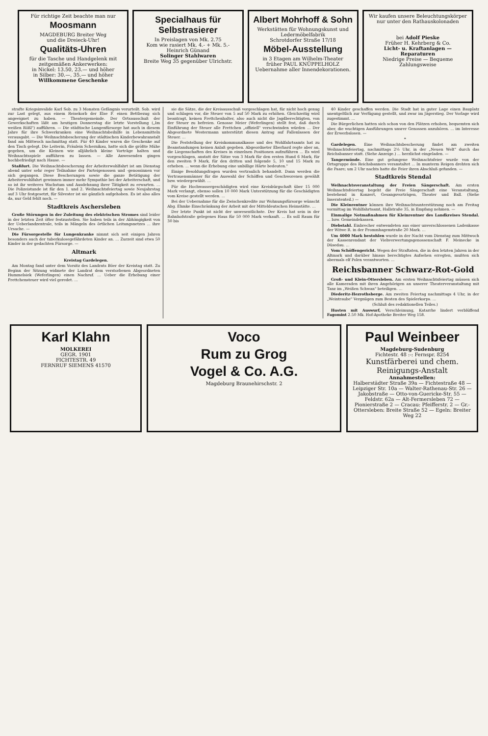Für richtige Zeit beachte man nur
Moosmann
MAGDEBURG Breiter Weg
und die Dreieck-Uhr!
Qualitäts-Uhren
für die Tasche und Handgelenk mit zeitgemäßen Ankerwerken:
in Nickel: 13.50, 23.— und höher
in Silber: 30.—, 35.— und höher
Willkommene Geschenke
Specialhaus für Selbstrasierer
In Preislagen von Mk. 2.75
Kom wie rasiert Mk. 4.- + Mk. 5.-
Heinrich Günand
Solinger Stahlwaren
Breite Weg 35 gegenüber Ulrichstr.
Albert Mohrhoff & Sohn
Werkstätten für Wohnungskunst und Ledermöbelfabrik
Schrotdorfer Straße 17/18
Möbel-Ausstellung
in 3 Etagen am Wilhelm-Theater
früher PAUL KNÜPPELHOLZ
Uebernahme aller Innendekorationen.
Wir kaufen unsere Beleuchtungskörper nur unter den Rathauskolonaden
bei Adolf Pieske
Früher H. Kehrberg & Co.
Licht- u. Kraftanlagen — Reparaturen
Niedrige Preise — Bequeme Zahlungsweise
strafte Kriegsinvalide Karl Sob. zu 3 Monaten Gefängnis verurteilt. Sob. wird zur Last gelegt, aus einem Reisekorb der Else F. einen Bettbezug sich angeeignet zu haben. — Theatergemeinde. Der Ortsausschuß der Gewerkschaften läßt am heutigen Donnerstag die letzte Vorstellung („Im weißen Rößl") aufführen. — Die städtische Lungenfürsorge hat auch in diesem Jahre für ihre Schwerkranken eine Weihnachtsbeihilfe in Lebensmitteln verausgabt. — Die Weihnachtsbescherung der städtischen Kinderbewahranstalt fand am Mittwoch nachmittag statt. Für 40 Kinder waren die Geschenke auf den Tisch gelegt. Die Leiterin, Fräulein Schernikau, hatte sich die größte Mühe gegeben, um die Kleinen wie alljährlich kleine Vorträge halten und Weihnachtsspiele aufführen zu lassen. — Alle Anwesenden gingen hochbefriedigt nach Hause. —
Staßfurt. Die Weihnachtsbescherung der Arbeiterwohlfahrt ist am Dienstag abend unter sehr reger Teilnahme der Parteigenossen und -genossinnen vor sich gegangen. Diese Bescherungen sowie die ganze Betätigung der Arbeiterwohlfahrt gewinnen immer mehr Sympathie bei der Arbeiterschaft, und so ist ihr weiteres Wachstum und Ausdehnung ihrer Tätigkeit zu erwarten. ... Die Polizeistunde ist für den 1. und 2. Weihnachtsfeiertag sowie Neujahrstag auf 3 Uhr festgesetzt, für Silvester ist sie gänzlich aufgehoben. Es ist also alles da, nur Geld fehlt noch. —
Stadtkreis Aschersleben
Große Störungen in der Zuleitung des elektrischen Stromes sind leider in der letzten Zeit öfter festzustellen. Sie haben teils in der Abhängigkeit von der Ueberlandzentrale, teils in Mängeln des örtlichen Leitungsnetzes ... ihre Ursache. —
Die Fürsorgestelle für Lungenkranke nimmt sich seit einigen Jahren besonders auch der tuberkulosegefährdeten Kinder an. ... Zurzeit sind etwa 50 Kinder in der gedachten Fürsorge. —
Altmark
Kreistag Gardelegen.
Am Montag fand unter dem Vorsitz des Landrats Böer der Kreistag statt. Zu Beginn der Sitzung widmete der Landrat dem verstorbenen Abgeordneten Hummelsiek (Weferlingen) einen Nachruf. ... Ueber die Erhebung einer Frettchensteuer wird viel geredet. ...
sie die Sätze, die der Kreisausschuß vorgeschlagen hat, für nicht hoch genug und schlagen vor, die Steuer von 5 auf 50 Mark zu erhöhen. Gleichzeitig wird beantragt, keinen Frettchenhalter, also auch nicht die Jagdberechtigten, von der Steuer zu befreien. Genosse Meier (Weferlingen) stellt fest, daß durch Einführung der Steuer alle Frettchen „offiziell" verschwinden würden ... Der Abgeordnete Westermann unterstützt diesen Antrag auf Fallenlassen der Steuer. ...
Die Feststellung der Kreiskommunalkasse und des Wohlfahrtsamts hat zu Beanstandungen keinen Anlaß gegeben. Abgeordneter Eberhard regte aber an, die Liegenschaften des Kreises in einzelnen Positionen aufzuführen ... Es wird vorgeschlagen, anstatt der Sätze von 3 Mark für den ersten Hund 6 Mark, für den zweiten 9 Mark, für den dritten und folgende 5, 10 und 15 Mark zu erheben. ... wenn die Erhebung eine unbillige Härte bedeuten."
Einige Besoldungsfragen wurden vertraulich behandelt. Dann werden die Vertrauensmänner für die Auswahl der Schöffen und Geschworenen gewählt bzw. wiedergewählt. ...
Für die Hochwassergeschädigten wird eine Kreisbürgschaft über 15 000 Mark verlangt, ebenso sollen 10 000 Mark Unterstützung für die Geschädigten vom Kreise gestellt werden. ...
Bei der Uebernahme für die Zwischenkredite zur Wohnungsfürsorge wünscht Abg. Ehmke Einschränkung der Arbeit mit der Mitteldeutschen Heimstätte. ...
Der letzte Punkt ist nicht der unwesentlichste. Der Kreis hat sein in der Bahnhofstraße gelegenes Haus für 50 000 Mark verkauft. ... Es soll Raum für 30 bis
40 Kinder geschaffen werden. Die Stadt hat in guter Lage einen Bauplatz unentgeltlich zur Verfügung gestellt, und zwar im Jägerstieg. Der Vorlage wird zugestimmt. ...
Die Bürgerlichen hatten sich schon von den Plätzen erhoben, bequemten sich aber, die wuchtigen Ausführungen unsrer Genossen anzuhören. ... im Interesse der Erwerbslosen. —
*
Gardelegen. Eine Weihnachtsbescherung findet am zweiten Weihnachtsfeiertag, nachmittags 2½ Uhr, in der „Neuen Welt" durch das Reichsbanner statt. (Siehe Anzeige.) ... herzlichst eingeladen. —
Tangermünde. Eine gut gelungene Weihnachtsfeier wurde von der Ortsgruppe des Reichsbanners veranstaltet ... In munterm Reigen drehten sich die Paare; um 2 Uhr nachts hatte die Feier ihren Abschluß gefunden. —
Stadtkreis Stendal
Weihnachtsveranstaltung der Freien Sängerschaft. Am ersten Weihnachtsfeiertag begeht die Freie Sängerschaft eine Veranstaltung, bestehend in Konzert, Gesangsvorträgen, Theater und Ball. (Siehe Inseratenteil.) —
Die Kleinrentner können ihre Weihnachtsunterstützung noch am Freitag vormittag im Wohlfahrtsamt, Hallstraße 35, in Empfang nehmen. —
Einmalige Notmaßnahmen für Kleinrentner des Landkreises Stendal. ... bzw. Gemeindekassen.
Diebstahl. Einbrecher entwendeten aus einer unverschlossenen Ladenkasse der Witwe R. in der Frommhagenstraße 20 Mark. ...
Um 4000 Mark bestohlen wurde in der Nacht vom Dienstag zum Mittwoch der Kassenrendant der Viehverwertungsgenossenschaft F. Meinecke in Düsedau. ...
Vom Schöffengericht. Wegen der Straftaten, die in den letzten Jahren in der Altmark und darüber hinaus berechtigtes Aufsehen erregten, mußten sich abermals elf Polen verantworten. ...
Reichsbanner Schwarz-Rot-Gold
Groß- und Klein-Ottersleben. Am ersten Weihnachtsfeiertag müssen sich alle Kameraden mit ihren Angehörigen an unserer Theaterveranstaltung mit Tanz im „Weißen Schwan" beteiligen. ...
Diederitz-Hezrothsberge. Am zweiten Feiertag nachmittags 4 Uhr, in der „Weintraube" Vergnügen zum Besten des Spielerkorps. ...
(Schluß des redaktionellen Teiles.)
Husten mit Auswurf, Verschleimung, Katarrhe lindert verblüffend Fagomint 2.50 Mk. Hof-Apotheke Breiter Weg 158.
Karl Klahn
MOLKEREI
GEGR. 1901
FICHTESTR. 49
FERNRUF SIEMENS 41570
Voco
Rum zu Grog
Vogel & Co. A.G.
Magdeburg Braunehirschstr. 2
Paul Weinbeer
Magdeburg-Sudenburg
Fichtestr. 48 :-: Fernspr. 8254
Kunstfärberei und chem. Reinigungs-Anstalt
Annahmestellen:
Halberstädter Straße 39a — Fichtestraße 48 — Leipziger Str. 10a — Walter-Rathenau-Str. 26 — Jakobstraße — Otto-von-Guericke-Str. 55 — Feldstr. 62a — Alt-Fermersleben 72 — Pionierstraße 2 — Cracau: Pfeifferstr. 2 — Gr.-Ottersleben: Breite Straße 52 — Egeln: Breiter Weg 22